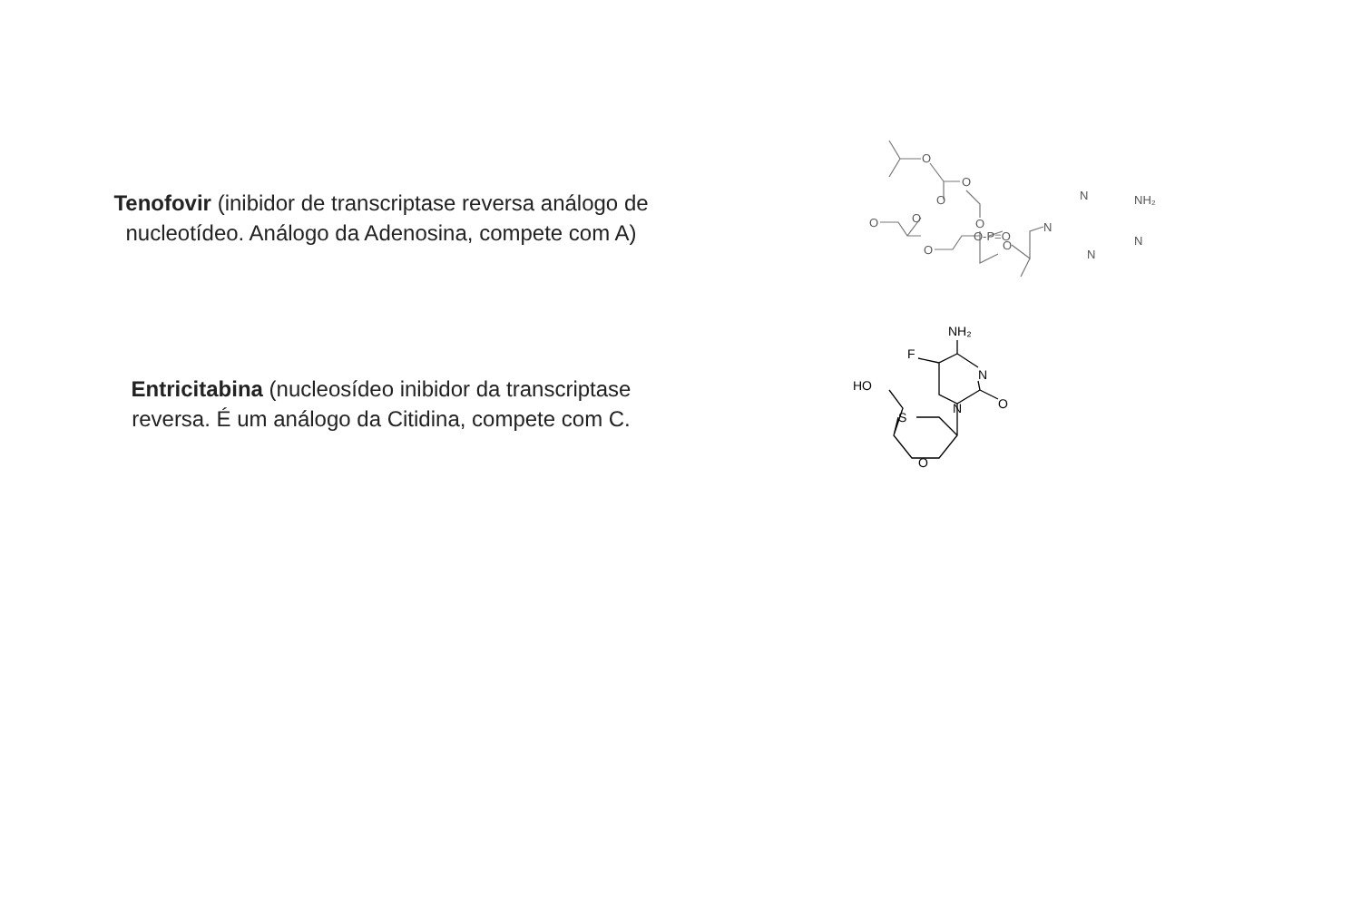Tenofovir (inibidor de transcriptase reversa análogo de nucleotídeo. Análogo da Adenosina, compete com A)
O
O
O
O
O
O
O
O-P=O
O
N
N
NH₂
N
N
Entricitabina (nucleosídeo inibidor da transcriptase reversa. É um análogo da Citidina, compete com C.
NH₂
F
N
N
O
HO
S
O